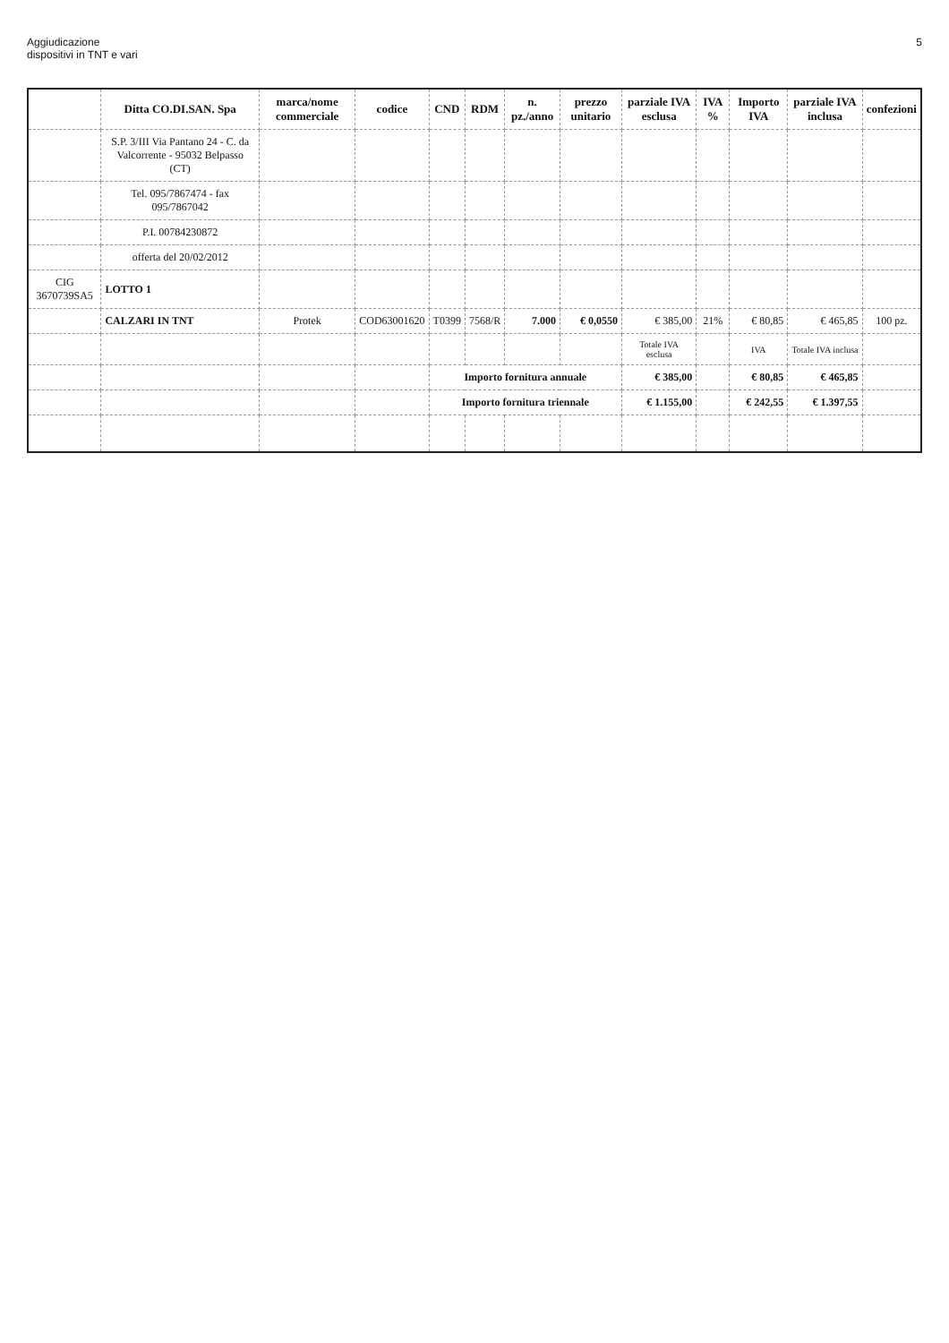Aggiudicazione
dispositivi in TNT e vari
5
| | Ditta CO.DI.SAN. Spa | marca/nome commerciale | codice | CND | RDM | n. pz./anno | prezzo unitario | parziale IVA esclusa | IVA % | Importo IVA | parziale IVA inclusa | confezioni |
| --- | --- | --- | --- | --- | --- | --- | --- | --- | --- | --- | --- | --- |
| | S.P. 3/III Via Pantano 24 - C. da Valcorrente - 95032 Belpasso (CT) | | | | | | | | | | | |
| | Tel. 095/7867474 - fax 095/7867042 | | | | | | | | | | | |
| | P.I. 00784230872 | | | | | | | | | | | |
| | offerta del 20/02/2012 | | | | | | | | | | | |
| CIG 3670739SA5 | LOTTO 1 | | | | | | | | | | | |
| | CALZARI IN TNT | Protek | COD63001620 | T0399 | 7568/R | 7.000 | € 0,0550 | € 385,00 | 21% | € 80,85 | € 465,85 | 100 pz. |
| | | | | | | | | Totale IVA esclusa | | IVA | Totale IVA inclusa | |
| | | | | Importo fornitura annuale | | | | € 385,00 | | € 80,85 | € 465,85 | |
| | | | | Importo fornitura triennale | | | | € 1.155,00 | | € 242,55 | € 1.397,55 | |